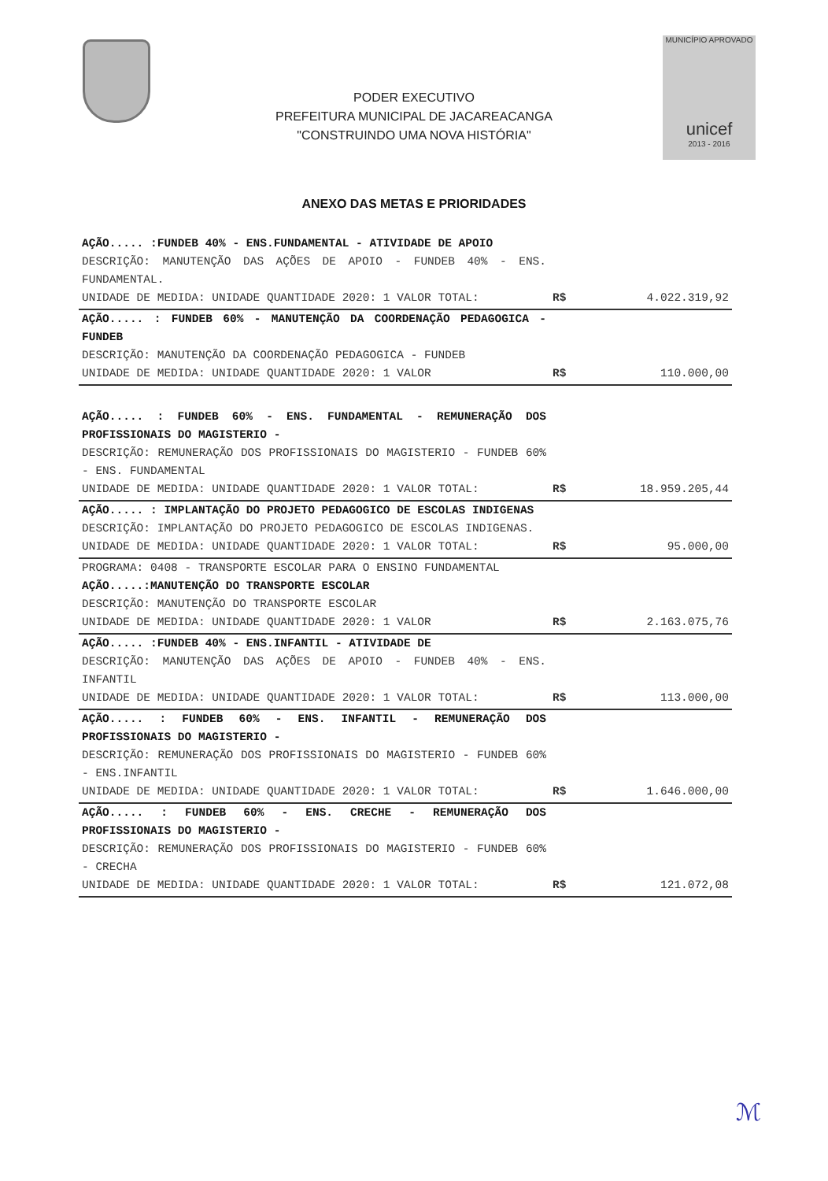PODER EXECUTIVO
PREFEITURA MUNICIPAL DE JACAREACANGA
"CONSTRUINDO UMA NOVA HISTÓRIA"
MUNICÍPIO APROVADO
unicef
2013 - 2016
ANEXO DAS METAS E PRIORIDADES
| AÇÃO..... :FUNDEB 40% - ENS.FUNDAMENTAL - ATIVIDADE DE APOIO DESCRIÇÃO: MANUTENÇÃO DAS AÇÕES DE APOIO - FUNDEB 40% - ENS. FUNDAMENTAL. UNIDADE DE MEDIDA: UNIDADE QUANTIDADE 2020: 1 VALOR TOTAL: | R$ | 4.022.319,92 |
| AÇÃO..... : FUNDEB 60% - MANUTENÇÃO DA COORDENAÇÃO PEDAGOGICA - FUNDEB DESCRIÇÃO: MANUTENÇÃO DA COORDENAÇÃO PEDAGOGICA - FUNDEB UNIDADE DE MEDIDA: UNIDADE QUANTIDADE 2020: 1 VALOR | R$ | 110.000,00 |
| AÇÃO..... : FUNDEB 60% - ENS. FUNDAMENTAL - REMUNERAÇÃO DOS PROFISSIONAIS DO MAGISTERIO - DESCRIÇÃO: REMUNERAÇÃO DOS PROFISSIONAIS DO MAGISTERIO - FUNDEB 60% - ENS. FUNDAMENTAL UNIDADE DE MEDIDA: UNIDADE QUANTIDADE 2020: 1 VALOR TOTAL: | R$ | 18.959.205,44 |
| AÇÃO..... : IMPLANTAÇÃO DO PROJETO PEDAGOGICO DE ESCOLAS INDIGENAS DESCRIÇÃO: IMPLANTAÇÃO DO PROJETO PEDAGOGICO DE ESCOLAS INDIGENAS. UNIDADE DE MEDIDA: UNIDADE QUANTIDADE 2020: 1 VALOR TOTAL: | R$ | 95.000,00 |
| PROGRAMA: 0408 - TRANSPORTE ESCOLAR PARA O ENSINO FUNDAMENTAL AÇÃO.....:MANUTENÇÃO DO TRANSPORTE ESCOLAR DESCRIÇÃO: MANUTENÇÃO DO TRANSPORTE ESCOLAR UNIDADE DE MEDIDA: UNIDADE QUANTIDADE 2020: 1 VALOR | R$ | 2.163.075,76 |
| AÇÃO..... :FUNDEB 40% - ENS.INFANTIL - ATIVIDADE DE DESCRIÇÃO: MANUTENÇÃO DAS AÇÕES DE APOIO - FUNDEB 40% - ENS. INFANTIL UNIDADE DE MEDIDA: UNIDADE QUANTIDADE 2020: 1 VALOR TOTAL: | R$ | 113.000,00 |
| AÇÃO..... : FUNDEB 60% - ENS. INFANTIL - REMUNERAÇÃO DOS PROFISSIONAIS DO MAGISTERIO - DESCRIÇÃO: REMUNERAÇÃO DOS PROFISSIONAIS DO MAGISTERIO - FUNDEB 60% - ENS.INFANTIL UNIDADE DE MEDIDA: UNIDADE QUANTIDADE 2020: 1 VALOR TOTAL: | R$ | 1.646.000,00 |
| AÇÃO..... : FUNDEB 60% - ENS. CRECHE - REMUNERAÇÃO DOS PROFISSIONAIS DO MAGISTERIO - DESCRIÇÃO: REMUNERAÇÃO DOS PROFISSIONAIS DO MAGISTERIO - FUNDEB 60% - CRECHA UNIDADE DE MEDIDA: UNIDADE QUANTIDADE 2020: 1 VALOR TOTAL: | R$ | 121.072,08 |
ℳ